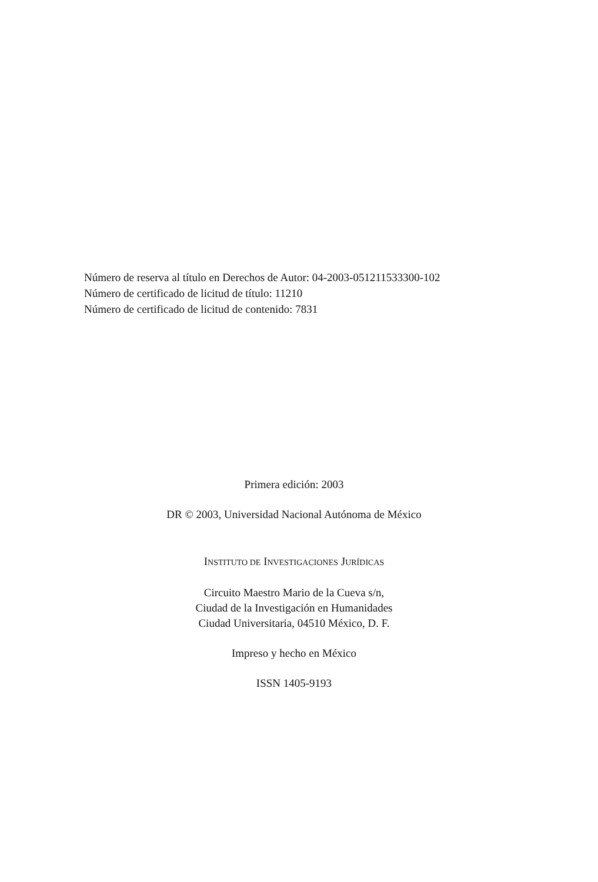Número de reserva al título en Derechos de Autor: 04-2003-051211533300-102
Número de certificado de licitud de título: 11210
Número de certificado de licitud de contenido: 7831
Primera edición: 2003
DR © 2003, Universidad Nacional Autónoma de México
INSTITUTO DE INVESTIGACIONES JURÍDICAS
Circuito Maestro Mario de la Cueva s/n,
Ciudad de la Investigación en Humanidades
Ciudad Universitaria, 04510 México, D. F.
Impreso y hecho en México
ISSN 1405-9193